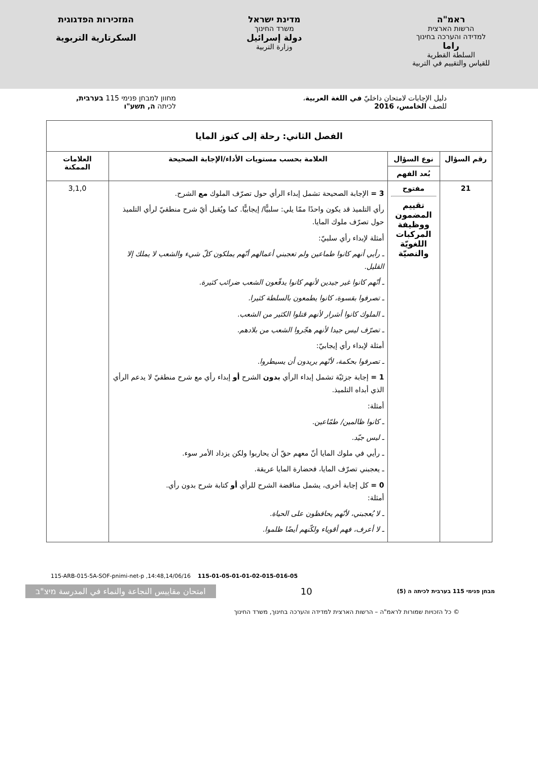ראמ"ה
הרשות הארצית
למדידה והערכה בחינוך
راما
السلطة القطرية
للقياس والتقييم في التربية
מדינת ישראל
משרד החינוך
دولة إسرائيل
وزارة التربية
המזכירות הפדגוגית
السكرتارية التربوية
دليل الإجابات لامتحان داخليّ في اللغة العربية،
للصف الخامس، 2016
מחוון למבחן פנימי 115 בערבית,
לכיתה ה, תשע"ו
| الفصل الثاني: رحلة إلى كنوز المايا | | | |
| --- | --- | --- | --- |
| رقم السؤال | نوع السؤال | العلامة بحسب مستويات الأداء/الإجابة الصحيحة | العلامات الممكنة |
| | بُعد الفهم | | |
| 21 | مفتوح تقييم المضمون ووظيفة المركبات اللغويّة والنصيّة | 3 = الإجابة الصحيحة تشمل إبداء الرأي حول تصرّف الملوك مع الشرح. رأي التلميذ قد يكون واحدًا ممّا يلي: سلبيًّا/ إيجابيًّا. كما ويُقبل أيّ شرح منطقيّ لرأي التلميذ حول تصرّف ملوك المايا. أمثلة لإبداء رأي سلبيّ: ـ رأيي أنهم كانوا طماعين ولم تعجبني أعمالهم أنّهم يملكون كلّ شيء والشعب لا يملك إلا القليل. ـ أنّهم كانوا غير جيدين لأنهم كانوا يدفّعون الشعب ضرائب كثيرة. ـ تصرفوا بقسوة، كانوا يطمعون بالسلطة كثيرا. ـ الملوك كانوا أشرار لأنهم قتلوا الكثير من الشعب. ـ تصرّف ليس جيدا لأنهم هجّروا الشعب من بلادهم. أمثلة لإبداء رأي إيجابيّ: ـ تصرفوا بحكمة، لأنّهم يريدون أن يسيطروا. 1 = إجابة جزئيّة تشمل إبداء الرأي بدون الشرح أو إبداء رأي مع شرح منطقيّ لا يدعم الرأي الذي أبداه التلميذ. أمثلة: ـ كانوا ظالمين/ طمّاعين. ـ ليس جيّد. ـ رأيي في ملوك المايا أنّ معهم حقّ أن يحاربوا ولكن يزداد الأمر سوء. ـ يعجبني تصرّف المايا، فحضارة المايا عريقة. 0 = كل إجابة أخرى، يشمل مناقضة الشرح للرأي أو كتابة شرح بدون رأي. أمثلة: ـ لا يُعجبني، لأنّهم يحافظون على الحياة. ـ لا أعرف، فهم أقوياء ولكّنهم أيضًا ظلموا. | 3,1,0 |
115-ARB-015-5A-SOF-pnimi-net-p ,14:48,14/06/16 115-01-05-01-01-02-015-016-05
מבחן פנימי 115 בערבית לכיתה ה (5)
10
امتحان مقاييس النجاعة والنماء في المدرسة מיצ"ב
© כל הזכויות שמורות לראמ"ה – הרשות הארצית למדידה והערכה בחינוך, משרד החינוך